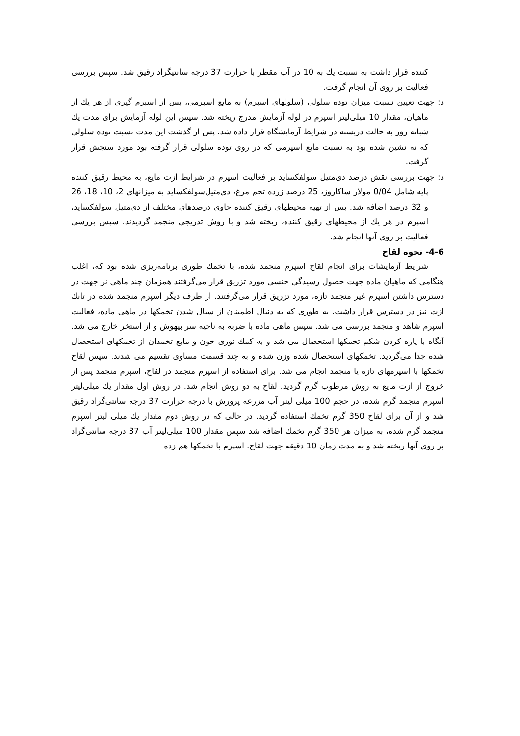کننده قرار داشت به نسبت يك به 10 در آب مقطر با حرارت 37 درجه سانتیگراد رقيق شد. سپس بررسی فعاليت بر روی آن انجام گرفت.
د: جهت تعيين نسبت ميزان توده سلولی (سلولهای اسپرم) به مايع اسپرمی، پس از اسپرم گيری از هر يك از ماهيان، مقدار 10 ميلی‌ليتر اسپرم در لوله آزمايش مدرج ريخته شد. سپس اين لوله آزمايش برای مدت يك شبانه روز به حالت دربسته در شرايط آزمايشگاه قرار داده شد. پس از گذشت اين مدت نسبت توده سلولی كه ته نشين شده بود به نسبت مايع اسپرمی كه در روی توده سلولی قرار گرفته بود مورد سنجش قرار گرفت.
ذ: جهت بررسی نقش درصد دی‌متيل سولفكسايد بر فعاليت اسپرم در شرايط ازت مايع، به محيط رقيق كننده پايه شامل 0/04 مولار ساكاروز، 25 درصد زرده تخم مرغ، دی‌متيل‌سولفكسايد به ميزانهای 2، 10، 18، 26 و 32 درصد اضافه شد. پس از تهيه محيطهای رقيق كننده حاوی درصدهای مختلف از دی‌متيل سولفكسايد، اسپرم در هر يك از محيطهای رقيق كننده، ريخته شد و با روش تدريجی منجمد گرديدند. سپس بررسی فعاليت بر روی آنها انجام شد.
4-6- نحوه لقاح
شرايط آزمايشات برای انجام لقاح اسپرم منجمد شده، با تخمك طوری برنامه‌ريزی شده بود كه، اغلب هنگامی كه ماهيان ماده جهت حصول رسيدگی جنسی مورد تزريق قرار می‌گرفتند همزمان چند ماهی نر جهت در دسترس داشتن اسپرم غير منجمد تازه، مورد تزريق قرار می‌گرفتند. از طرف ديگر اسپرم منجمد شده در تانك ازت نيز در دسترس قرار داشت. به طوری كه به دنبال اطمينان از سيال شدن تخمكها در ماهی ماده، فعاليت اسپرم شاهد و منجمد بررسی می شد. سپس ماهی ماده با ضربه به ناحيه سر بيهوش و از استخر خارج می شد. آنگاه با پاره كردن شكم تخمكها استحصال می شد و به كمك توری خون و مايع تخمدان از تخمكهای استحصال شده جدا می‌گرديد. تخمكهای استحصال شده وزن شده و به چند قسمت مساوی تقسيم می شدند. سپس لقاح تخمكها با اسپرمهای تازه يا منجمد انجام می شد. برای استفاده از اسپرم منجمد در لقاح، اسپرم منجمد پس از خروج از ازت مايع به روش مرطوب گرم گرديد. لقاح به دو روش انجام شد. در روش اول مقدار يك ميلی‌ليتر اسپرم منجمد گرم شده، در حجم 100 ميلی ليتر آب مزرعه پرورش با درجه حرارت 37 درجه سانتی‌گراد رقيق شد و از آن برای لقاح 350 گرم تخمك استفاده گرديد. در حالی كه در روش دوم مقدار يك ميلی ليتر اسپرم منجمد گرم شده، به ميزان هر 350 گرم تخمك اضافه شد سپس مقدار 100 ميلی‌ليتر آب 37 درجه سانتی‌گراد بر روی آنها ريخته شد و به مدت زمان 10 دقيقه جهت لقاح، اسپرم با تخمكها هم زده